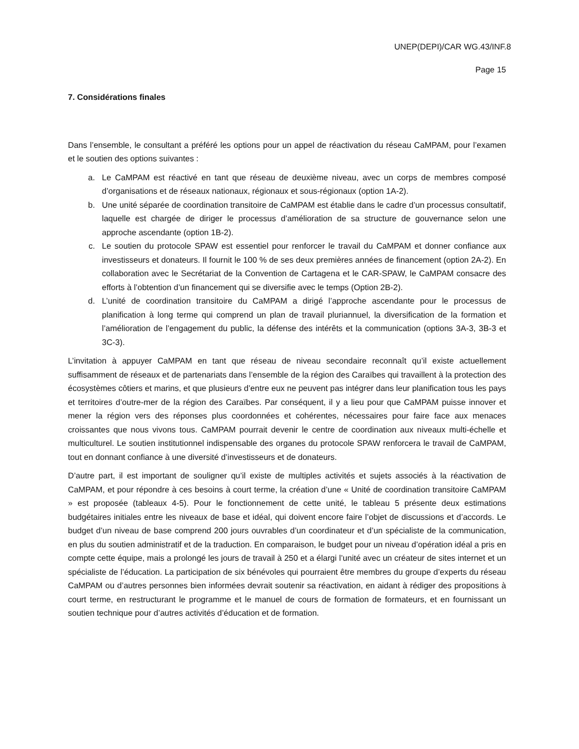UNEP(DEPI)/CAR WG.43/INF.8
Page 15
7. Considérations finales
Dans l’ensemble, le consultant a préféré les options pour un appel de réactivation du réseau CaMPAM, pour l’examen et le soutien des options suivantes :
a. Le CaMPAM est réactivé en tant que réseau de deuxième niveau, avec un corps de membres composé d’organisations et de réseaux nationaux, régionaux et sous-régionaux (option 1A-2).
b. Une unité séparée de coordination transitoire de CaMPAM est établie dans le cadre d’un processus consultatif, laquelle est chargée de diriger le processus d’amélioration de sa structure de gouvernance selon une approche ascendante (option 1B-2).
c. Le soutien du protocole SPAW est essentiel pour renforcer le travail du CaMPAM et donner confiance aux investisseurs et donateurs. Il fournit le 100 % de ses deux premières années de financement (option 2A-2). En collaboration avec le Secrétariat de la Convention de Cartagena et le CAR-SPAW, le CaMPAM consacre des efforts à l’obtention d’un financement qui se diversifie avec le temps (Option 2B-2).
d. L’unité de coordination transitoire du CaMPAM a dirigé l’approche ascendante pour le processus de planification à long terme qui comprend un plan de travail pluriannuel, la diversification de la formation et l’amélioration de l’engagement du public, la défense des intérêts et la communication (options 3A-3, 3B-3 et 3C-3).
L’invitation à appuyer CaMPAM en tant que réseau de niveau secondaire reconnaît qu’il existe actuellement suffisamment de réseaux et de partenariats dans l’ensemble de la région des Caraïbes qui travaillent à la protection des écosystèmes côtiers et marins, et que plusieurs d’entre eux ne peuvent pas intégrer dans leur planification tous les pays et territoires d’outre-mer de la région des Caraïbes. Par conséquent, il y a lieu pour que CaMPAM puisse innover et mener la région vers des réponses plus coordonnées et cohérentes, nécessaires pour faire face aux menaces croissantes que nous vivons tous. CaMPAM pourrait devenir le centre de coordination aux niveaux multi-échelle et multiculturel. Le soutien institutionnel indispensable des organes du protocole SPAW renforcera le travail de CaMPAM, tout en donnant confiance à une diversité d’investisseurs et de donateurs.
D’autre part, il est important de souligner qu’il existe de multiples activités et sujets associés à la réactivation de CaMPAM, et pour répondre à ces besoins à court terme, la création d’une « Unité de coordination transitoire CaMPAM » est proposée (tableaux 4-5). Pour le fonctionnement de cette unité, le tableau 5 présente deux estimations budgétaires initiales entre les niveaux de base et idéal, qui doivent encore faire l’objet de discussions et d’accords. Le budget d’un niveau de base comprend 200 jours ouvrables d’un coordinateur et d’un spécialiste de la communication, en plus du soutien administratif et de la traduction. En comparaison, le budget pour un niveau d’opération idéal a pris en compte cette équipe, mais a prolongé les jours de travail à 250 et a élargi l’unité avec un créateur de sites internet et un spécialiste de l’éducation. La participation de six bénévoles qui pourraient être membres du groupe d’experts du réseau CaMPAM ou d’autres personnes bien informées devrait soutenir sa réactivation, en aidant à rédiger des propositions à court terme, en restructurant le programme et le manuel de cours de formation de formateurs, et en fournissant un soutien technique pour d’autres activités d’éducation et de formation.